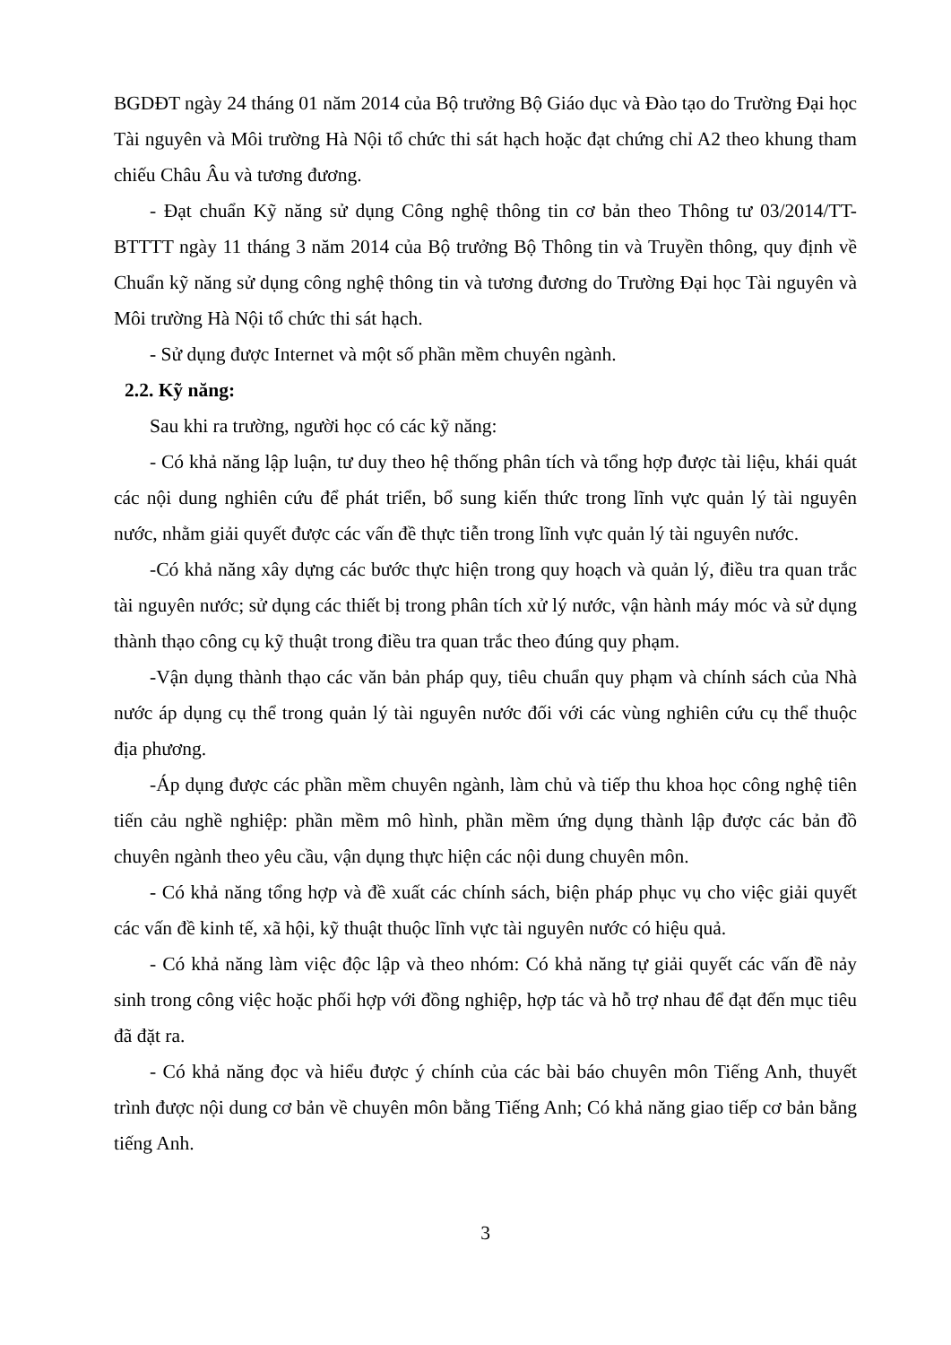BGDĐT ngày 24 tháng 01 năm 2014 của Bộ trưởng Bộ Giáo dục và Đào tạo do Trường Đại học Tài nguyên và Môi trường Hà Nội tổ chức thi sát hạch hoặc đạt chứng chỉ A2 theo khung tham chiếu Châu Âu và tương đương.
- Đạt chuẩn Kỹ năng sử dụng Công nghệ thông tin cơ bản theo Thông tư 03/2014/TT-BTTTT ngày 11 tháng 3 năm 2014 của Bộ trưởng Bộ Thông tin và Truyền thông, quy định về Chuẩn kỹ năng sử dụng công nghệ thông tin và tương đương do Trường Đại học Tài nguyên và Môi trường Hà Nội tổ chức thi sát hạch.
- Sử dụng được Internet và một số phần mềm chuyên ngành.
2.2. Kỹ năng:
Sau khi ra trường, người học có các kỹ năng:
- Có khả năng lập luận, tư duy theo hệ thống phân tích và tổng hợp được tài liệu, khái quát các nội dung nghiên cứu để phát triển, bổ sung kiến thức trong lĩnh vực quản lý tài nguyên nước, nhằm giải quyết được các vấn đề thực tiễn trong lĩnh vực quản lý tài nguyên nước.
-Có khả năng xây dựng các bước thực hiện trong quy hoạch và quản lý, điều tra quan trắc tài nguyên nước; sử dụng các thiết bị trong phân tích xử lý nước, vận hành máy móc và sử dụng thành thạo công cụ kỹ thuật trong điều tra quan trắc theo đúng quy phạm.
-Vận dụng thành thạo các văn bản pháp quy, tiêu chuẩn quy phạm và chính sách của Nhà nước áp dụng cụ thể trong quản lý tài nguyên nước đối với các vùng nghiên cứu cụ thể thuộc địa phương.
-Áp dụng được các phần mềm chuyên ngành, làm chủ và tiếp thu khoa học công nghệ tiên tiến cảu nghề nghiệp: phần mềm mô hình, phần mềm ứng dụng thành lập được các bản đồ chuyên ngành theo yêu cầu, vận dụng thực hiện các nội dung chuyên môn.
- Có khả năng tổng hợp và đề xuất các chính sách, biện pháp phục vụ cho việc giải quyết các vấn đề kinh tế, xã hội, kỹ thuật thuộc lĩnh vực tài nguyên nước có hiệu quả.
- Có khả năng làm việc độc lập và theo nhóm: Có khả năng tự giải quyết các vấn đề nảy sinh trong công việc hoặc phối hợp với đồng nghiệp, hợp tác và hỗ trợ nhau để đạt đến mục tiêu đã đặt ra.
- Có khả năng đọc và hiểu được ý chính của các bài báo chuyên môn Tiếng Anh, thuyết trình được nội dung cơ bản về chuyên môn bằng Tiếng Anh; Có khả năng giao tiếp cơ bản bằng tiếng Anh.
3